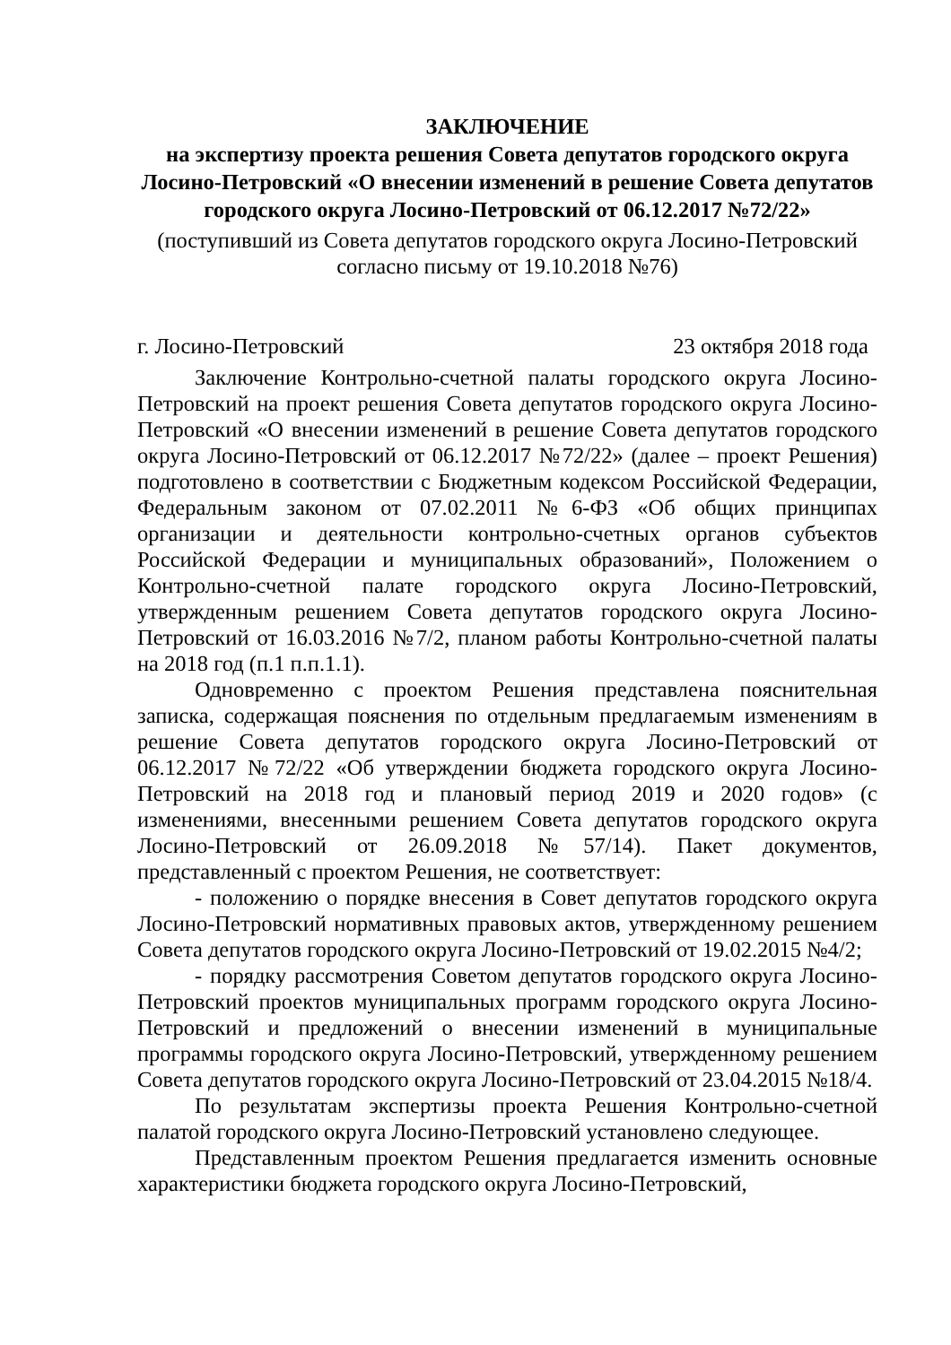ЗАКЛЮЧЕНИЕ
на экспертизу проекта решения Совета депутатов городского округа Лосино-Петровский «О внесении изменений в решение Совета депутатов городского округа Лосино-Петровский от 06.12.2017 №72/22»
(поступивший из Совета депутатов городского округа Лосино-Петровский согласно письму от 19.10.2018 №76)
г. Лосино-Петровский 23 октября 2018 года
Заключение Контрольно-счетной палаты городского округа Лосино-Петровский на проект решения Совета депутатов городского округа Лосино-Петровский «О внесении изменений в решение Совета депутатов городского округа Лосино-Петровский от 06.12.2017 №72/22» (далее – проект Решения) подготовлено в соответствии с Бюджетным кодексом Российской Федерации, Федеральным законом от 07.02.2011 №6-ФЗ «Об общих принципах организации и деятельности контрольно-счетных органов субъектов Российской Федерации и муниципальных образований», Положением о Контрольно-счетной палате городского округа Лосино-Петровский, утвержденным решением Совета депутатов городского округа Лосино-Петровский от 16.03.2016 №7/2, планом работы Контрольно-счетной палаты на 2018 год (п.1 п.п.1.1).
Одновременно с проектом Решения представлена пояснительная записка, содержащая пояснения по отдельным предлагаемым изменениям в решение Совета депутатов городского округа Лосино-Петровский от 06.12.2017 №72/22 «Об утверждении бюджета городского округа Лосино-Петровский на 2018 год и плановый период 2019 и 2020 годов» (с изменениями, внесенными решением Совета депутатов городского округа Лосино-Петровский от 26.09.2018 №57/14). Пакет документов, представленный с проектом Решения, не соответствует:
- положению о порядке внесения в Совет депутатов городского округа Лосино-Петровский нормативных правовых актов, утвержденному решением Совета депутатов городского округа Лосино-Петровский от 19.02.2015 №4/2;
- порядку рассмотрения Советом депутатов городского округа Лосино-Петровский проектов муниципальных программ городского округа Лосино-Петровский и предложений о внесении изменений в муниципальные программы городского округа Лосино-Петровский, утвержденному решением Совета депутатов городского округа Лосино-Петровский от 23.04.2015 №18/4.
По результатам экспертизы проекта Решения Контрольно-счетной палатой городского округа Лосино-Петровский установлено следующее.
Представленным проектом Решения предлагается изменить основные характеристики бюджета городского округа Лосино-Петровский,